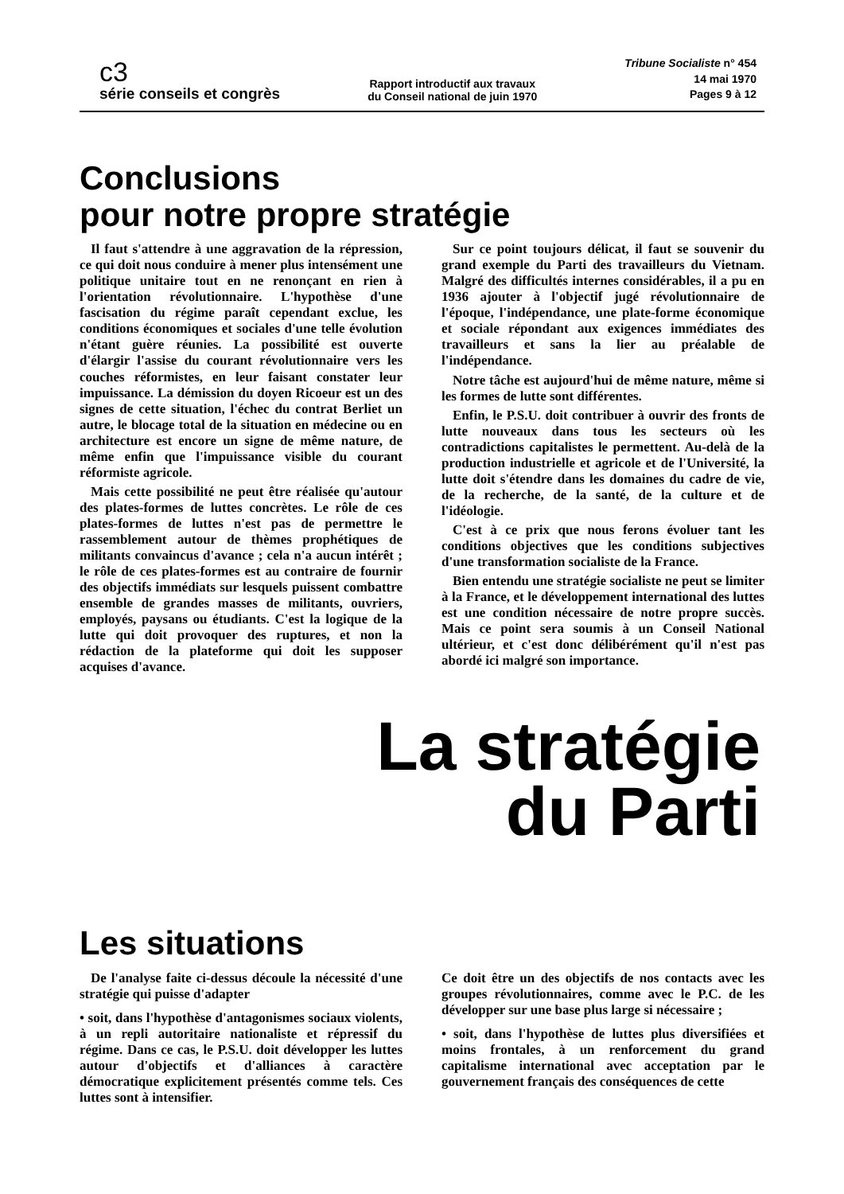c3
série conseils et congrès
Rapport introductif aux travaux
du Conseil national de juin 1970
Tribune Socialiste n° 454
14 mai 1970
Pages 9 à 12
Conclusions
pour notre propre stratégie
Il faut s'attendre à une aggravation de la répression, ce qui doit nous conduire à mener plus intensément une politique unitaire tout en ne renonçant en rien à l'orientation révolutionnaire. L'hypothèse d'une fascisation du régime paraît cependant exclue, les conditions économiques et sociales d'une telle évolution n'étant guère réunies. La possibilité est ouverte d'élargir l'assise du courant révolutionnaire vers les couches réformistes, en leur faisant constater leur impuissance. La démission du doyen Ricoeur est un des signes de cette situation, l'échec du contrat Berliet un autre, le blocage total de la situation en médecine ou en architecture est encore un signe de même nature, de même enfin que l'impuissance visible du courant réformiste agricole.
Mais cette possibilité ne peut être réalisée qu'autour des plates-formes de luttes concrètes. Le rôle de ces plates-formes de luttes n'est pas de permettre le rassemblement autour de thèmes prophétiques de militants convaincus d'avance ; cela n'a aucun intérêt ; le rôle de ces plates-formes est au contraire de fournir des objectifs immédiats sur lesquels puissent combattre ensemble de grandes masses de militants, ouvriers, employés, paysans ou étudiants. C'est la logique de la lutte qui doit provoquer des ruptures, et non la rédaction de la plateforme qui doit les supposer acquises d'avance.
Sur ce point toujours délicat, il faut se souvenir du grand exemple du Parti des travailleurs du Vietnam. Malgré des difficultés internes considérables, il a pu en 1936 ajouter à l'objectif jugé révolutionnaire de l'époque, l'indépendance, une plate-forme économique et sociale répondant aux exigences immédiates des travailleurs et sans la lier au préalable de l'indépendance.
Notre tâche est aujourd'hui de même nature, même si les formes de lutte sont différentes.
Enfin, le P.S.U. doit contribuer à ouvrir des fronts de lutte nouveaux dans tous les secteurs où les contradictions capitalistes le permettent. Au-delà de la production industrielle et agricole et de l'Université, la lutte doit s'étendre dans les domaines du cadre de vie, de la recherche, de la santé, de la culture et de l'idéologie.
C'est à ce prix que nous ferons évoluer tant les conditions objectives que les conditions subjectives d'une transformation socialiste de la France.
Bien entendu une stratégie socialiste ne peut se limiter à la France, et le développement international des luttes est une condition nécessaire de notre propre succès. Mais ce point sera soumis à un Conseil National ultérieur, et c'est donc délibérément qu'il n'est pas abordé ici malgré son importance.
La stratégie
du Parti
Les situations
De l'analyse faite ci-dessus découle la nécessité d'une stratégie qui puisse d'adapter
• soit, dans l'hypothèse d'antagonismes sociaux violents, à un repli autoritaire nationaliste et répressif du régime. Dans ce cas, le P.S.U. doit développer les luttes autour d'objectifs et d'alliances à caractère démocratique explicitement présentés comme tels. Ces luttes sont à intensifier.
Ce doit être un des objectifs de nos contacts avec les groupes révolutionnaires, comme avec le P.C. de les développer sur une base plus large si nécessaire ;
• soit, dans l'hypothèse de luttes plus diversifiées et moins frontales, à un renforcement du grand capitalisme international avec acceptation par le gouvernement français des conséquences de cette